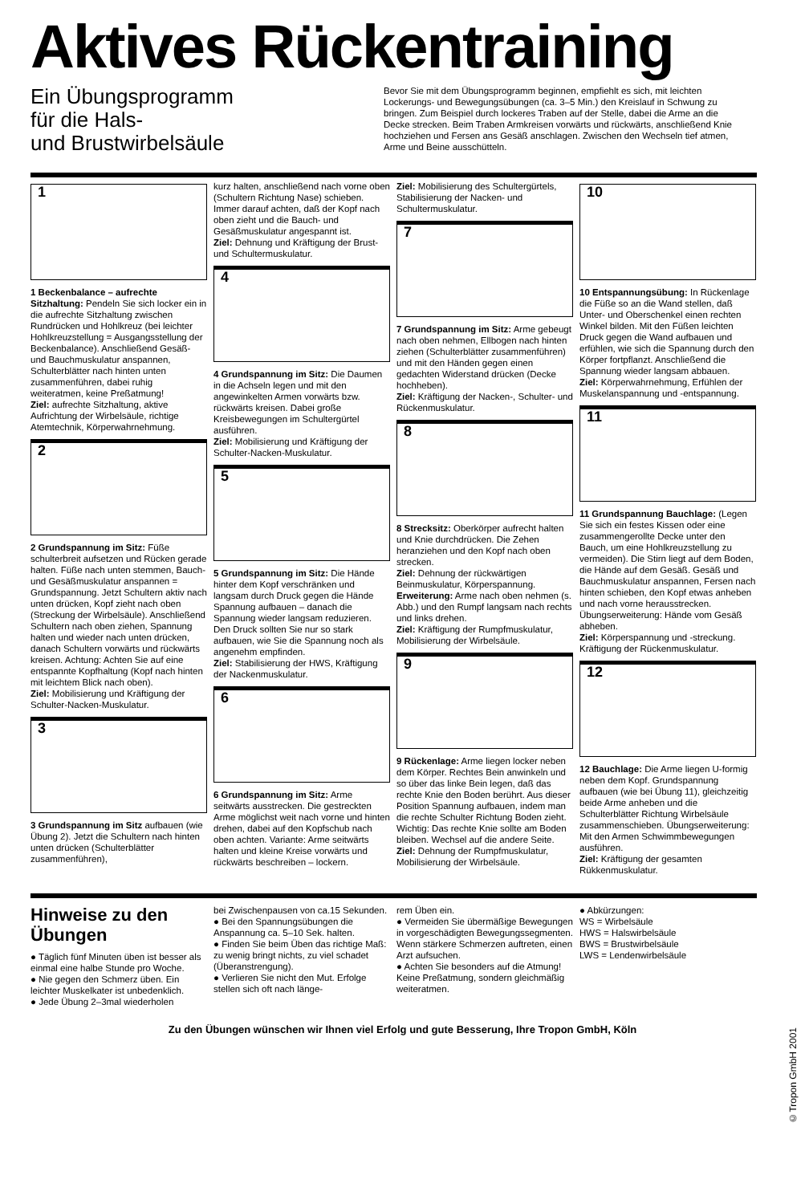Aktives Rückentraining
Ein Übungsprogramm
für die Hals-
und Brustwirbelsäule
Bevor Sie mit dem Übungsprogramm beginnen, empfiehlt es sich, mit leichten Lockerungs- und Bewegungsübungen (ca. 3–5 Min.) den Kreislauf in Schwung zu bringen. Zum Beispiel durch lockeres Traben auf der Stelle, dabei die Arme an die Decke strecken. Beim Traben Armkreisen vorwärts und rückwärts, anschließend Knie hochziehen und Fersen ans Gesäß anschlagen. Zwischen den Wechseln tief atmen, Arme und Beine ausschütteln.
1
1 Beckenbalance – aufrechte Sitzhaltung: Pendeln Sie sich locker ein in die aufrechte Sitzhaltung zwischen Rundrücken und Hohlkreuz (bei leichter Hohlkreuzstellung = Ausgangsstellung der Beckenbalance). Anschließend Gesäß- und Bauchmuskulatur anspannen, Schulterblätter nach hinten unten zusammenführen, dabei ruhig weiteratmen, keine Preßatmung!
Ziel: aufrechte Sitzhaltung, aktive Aufrichtung der Wirbelsäule, richtige Atemtechnik, Körperwahrnehmung.
2
2 Grundspannung im Sitz: Füße schulterbreit aufsetzen und Rücken gerade halten. Füße nach unten stemmen, Bauch- und Gesäßmuskulatur anspannen = Grundspannung. Jetzt Schultern aktiv nach unten drücken, Kopf zieht nach oben (Streckung der Wirbelsäule). Anschließend Schultern nach oben ziehen, Spannung halten und wieder nach unten drücken, danach Schultern vorwärts und rückwärts kreisen. Achtung: Achten Sie auf eine entspannte Kopfhaltung (Kopf nach hinten mit leichtem Blick nach oben).
Ziel: Mobilisierung und Kräftigung der Schulter-Nacken-Muskulatur.
3
3 Grundspannung im Sitz aufbauen (wie Übung 2). Jetzt die Schultern nach hinten unten drücken (Schulterblätter zusammenführen),
kurz halten, anschließend nach vorne oben (Schultern Richtung Nase) schieben. Immer darauf achten, daß der Kopf nach oben zieht und die Bauch- und Gesäßmuskulatur angespannt ist.
Ziel: Dehnung und Kräftigung der Brust- und Schultermuskulatur.
4
4 Grundspannung im Sitz: Die Daumen in die Achseln legen und mit den angewinkelten Armen vorwärts bzw. rückwärts kreisen. Dabei große Kreisbewegungen im Schultergürtel ausführen.
Ziel: Mobilisierung und Kräftigung der Schulter-Nacken-Muskulatur.
5
5 Grundspannung im Sitz: Die Hände hinter dem Kopf verschränken und langsam durch Druck gegen die Hände Spannung aufbauen – danach die Spannung wieder langsam reduzieren. Den Druck sollten Sie nur so stark aufbauen, wie Sie die Spannung noch als angenehm empfinden.
Ziel: Stabilisierung der HWS, Kräftigung der Nackenmuskulatur.
6
6 Grundspannung im Sitz: Arme seitwärts ausstrecken. Die gestreckten Arme möglichst weit nach vorne und hinten drehen, dabei auf den Kopfschub nach oben achten. Variante: Arme seitwärts halten und kleine Kreise vorwärts und rückwärts beschreiben – lockern.
Ziel: Mobilisierung des Schultergürtels, Stabilisierung der Nacken- und Schultermuskulatur.
7
7 Grundspannung im Sitz: Arme gebeugt nach oben nehmen, Ellbogen nach hinten ziehen (Schulterblätter zusammenführen) und mit den Händen gegen einen gedachten Widerstand drücken (Decke hochheben).
Ziel: Kräftigung der Nacken-, Schulter- und Rückenmuskulatur.
8
8 Strecksitz: Oberkörper aufrecht halten und Knie durchdrücken. Die Zehen heranziehen und den Kopf nach oben strecken.
Ziel: Dehnung der rückwärtigen Beinmuskulatur, Körperspannung.
Erweiterung: Arme nach oben nehmen (s. Abb.) und den Rumpf langsam nach rechts und links drehen.
Ziel: Kräftigung der Rumpfmuskulatur, Mobilisierung der Wirbelsäule.
9
9 Rückenlage: Arme liegen locker neben dem Körper. Rechtes Bein anwinkeln und so über das linke Bein legen, daß das rechte Knie den Boden berührt. Aus dieser Position Spannung aufbauen, indem man die rechte Schulter Richtung Boden zieht. Wichtig: Das rechte Knie sollte am Boden bleiben. Wechsel auf die andere Seite.
Ziel: Dehnung der Rumpfmuskulatur, Mobilisierung der Wirbelsäule.
10
10 Entspannungsübung: In Rückenlage die Füße so an die Wand stellen, daß Unter- und Oberschenkel einen rechten Winkel bilden. Mit den Füßen leichten Druck gegen die Wand aufbauen und erfühlen, wie sich die Spannung durch den Körper fortpflanzt. Anschließend die Spannung wieder langsam abbauen.
Ziel: Körperwahrnehmung, Erfühlen der Muskelanspannung und -entspannung.
11
11 Grundspannung Bauchlage: (Legen Sie sich ein festes Kissen oder eine zusammengerollte Decke unter den Bauch, um eine Hohlkreuzstellung zu vermeiden). Die Stirn liegt auf dem Boden, die Hände auf dem Gesäß. Gesäß und Bauchmuskulatur anspannen, Fersen nach hinten schieben, den Kopf etwas anheben und nach vorne herausstrecken. Übungserweiterung: Hände vom Gesäß abheben.
Ziel: Körperspannung und -streckung. Kräftigung der Rückenmuskulatur.
12
12 Bauchlage: Die Arme liegen U-formig neben dem Kopf. Grundspannung aufbauen (wie bei Übung 11), gleichzeitig beide Arme anheben und die Schulterblätter Richtung Wirbelsäule zusammenschieben. Übungserweiterung: Mit den Armen Schwimmbewegungen ausführen.
Ziel: Kräftigung der gesamten Rükkenmuskulatur.
Hinweise zu den Übungen
● Täglich fünf Minuten üben ist besser als einmal eine halbe Stunde pro Woche.
● Nie gegen den Schmerz üben. Ein leichter Muskelkater ist unbedenklich.
● Jede Übung 2–3mal wiederholen
bei Zwischenpausen von ca.15 Sekunden.
● Bei den Spannungsübungen die Anspannung ca. 5–10 Sek. halten.
● Finden Sie beim Üben das richtige Maß: zu wenig bringt nichts, zu viel schadet (Überanstrengung).
● Verlieren Sie nicht den Mut. Erfolge stellen sich oft nach länge-
rem Üben ein.
● Vermeiden Sie übermäßige Bewegungen in vorgeschädigten Bewegungssegmenten. Wenn stärkere Schmerzen auftreten, einen Arzt aufsuchen.
● Achten Sie besonders auf die Atmung! Keine Preßatmung, sondern gleichmäßig weiteratmen.
● Abkürzungen:
WS = Wirbelsäule
HWS = Halswirbelsäule
BWS = Brustwirbelsäule
LWS = Lendenwirbelsäule
Zu den Übungen wünschen wir Ihnen viel Erfolg und gute Besserung, Ihre Tropon GmbH, Köln
©Tropon GmbH 2001